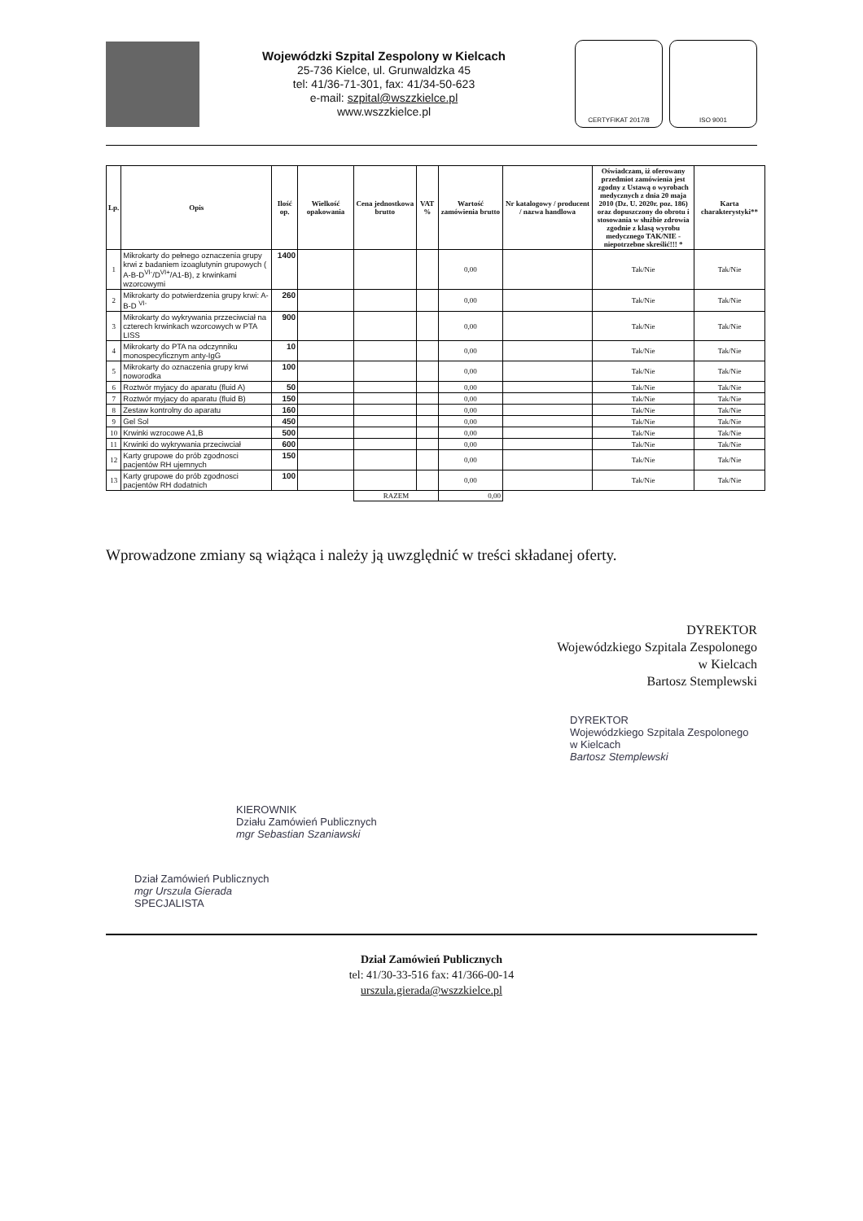Wojewódzki Szpital Zespolony w Kielcach
25-736 Kielce, ul. Grunwaldzka 45
tel: 41/36-71-301, fax: 41/34-50-623
e-mail: szpital@wszzkielce.pl
www.wszzkielce.pl
CERTYFIKAT 2017/8 ISO 9001
| Lp. | Opis | Ilość op. | Wielkość opakowania | Cena jednostkowa brutto | VAT % | Wartość zamówienia brutto | Nr katalogowy / producent / nazwa handlowa | Oświadczam, iż oferowany przedmiot zamówienia jest zgodny z Ustawą o wyrobach medycznych z dnia 20 maja 2010 (Dz. U. 2020r. poz. 186) oraz dopuszczony do obrotu i stosowania w służbie zdrowia zgodnie z klasą wyrobu medycznego TAK/NIE -niepotrzebne skreślić!!! * | Karta charakterystyki** |
| --- | --- | --- | --- | --- | --- | --- | --- | --- | --- |
| 1 | Mikrokarty do pełnego oznaczenia grupy krwi z badaniem izoaglutynin grupowych ( A-B-D<sup>VI-</sup>/D<sup>VI+</sup>/A1-B), z krwinkami wzorcowymi | 1400 | | | | 0,00 | | Tak/Nie | Tak/Nie |
| 2 | Mikrokarty do potwierdzenia grupy krwi: A-B-D <sup>VI-</sup> | 260 | | | | 0,00 | | Tak/Nie | Tak/Nie |
| 3 | Mikrokarty do wykrywania przzeciwciał na czterech krwinkach wzorcowych w PTA LISS | 900 | | | | 0,00 | | Tak/Nie | Tak/Nie |
| 4 | Mikrokarty do PTA na odczynniku monospecyficznym anty-IgG | 10 | | | | 0,00 | | Tak/Nie | Tak/Nie |
| 5 | Mikrokarty do oznaczenia grupy krwi noworodka | 100 | | | | 0,00 | | Tak/Nie | Tak/Nie |
| 6 | Roztwór myjacy do aparatu (fluid A) | 50 | | | | 0,00 | | Tak/Nie | Tak/Nie |
| 7 | Roztwór myjacy do aparatu (fluid B) | 150 | | | | 0,00 | | Tak/Nie | Tak/Nie |
| 8 | Zestaw kontrolny do aparatu | 160 | | | | 0,00 | | Tak/Nie | Tak/Nie |
| 9 | Gel Sol | 450 | | | | 0,00 | | Tak/Nie | Tak/Nie |
| 10 | Krwinki wzrocowe A1,B | 500 | | | | 0,00 | | Tak/Nie | Tak/Nie |
| 11 | Krwinki do wykrywania przeciwciał | 600 | | | | 0,00 | | Tak/Nie | Tak/Nie |
| 12 | Karty grupowe do prób zgodnosci pacjentów RH ujemnych | 150 | | | | 0,00 | | Tak/Nie | Tak/Nie |
| 13 | Karty grupowe do prób zgodnosci pacjentów RH dodatnich | 100 | | | | 0,00 | | Tak/Nie | Tak/Nie |
| | | | | RAZEM | | 0,00 | | | |
Wprowadzone zmiany są wiążąca i należy ją uwzględnić w treści składanej oferty.
DYREKTOR
Wojewódzkiego Szpitala Zespolonego
w Kielcach
Bartosz Stemplewski
DYREKTOR
Wojewódzkiego Szpitala Zespolonego
w Kielcach
Bartosz Stemplewski
KIEROWNIK
Działu Zamówień Publicznych
mgr Sebastian Szaniawski
Dział Zamówień Publicznych
mgr Urszula Gierada
SPECJALISTA
Dział Zamówień Publicznych
tel: 41/30-33-516 fax: 41/366-00-14
urszula.gierada@wszzkielce.pl